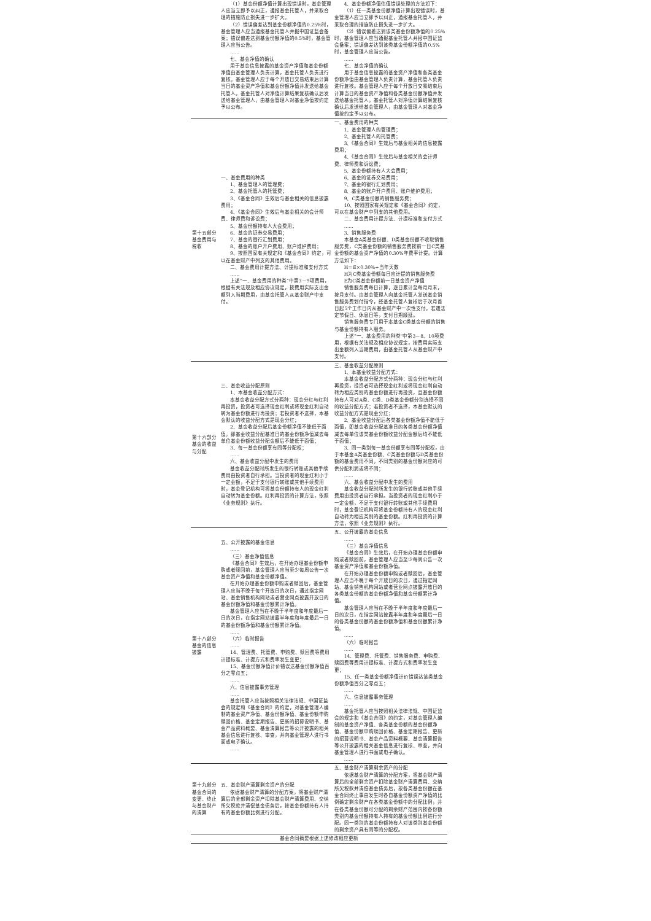| | （1）基金份额净值计算出现错误时，基金管理人应当立即予以纠正，通报基金托管人，并采取合理的措施防止损失进一步扩大。 （2）错误偏差达到基金份额净值的0.25%时，基金管理人应当通报基金托管人并报中国证监会备案；错误偏差达到基金份额净值的0.5%时，基金管理人应当公告。 …… 七、基金净值的确认 用于基金信息披露的基金资产净值和基金份额净值由基金管理人负责计算，基金托管人负责进行复核。基金管理人应于每个开放日交易结束后计算当日的基金资产净值和基金份额净值并发送给基金托管人。基金托管人对净值计算结果复核确认后发送给基金管理人，由基金管理人对基金净值按约定予以公布。 | 4、基金份额净值估值错误处理的方法如下： （1）任一类基金份额净值计算出现错误时，基金管理人应当立即予以纠正，通报基金托管人，并采取合理的措施防止损失进一步扩大。 （2）错误偏差达到该类基金份额净值的0.25%时，基金管理人应当通报基金托管人并报中国证监会备案；错误偏差达到该类基金份额净值的0.5%时，基金管理人应当公告。 …… 七、基金净值的确认 用于基金信息披露的基金资产净值和各类基金份额净值由基金管理人负责计算，基金托管人负责进行复核。基金管理人应于每个开放日交易结束后计算当日的基金资产净值和各类基金份额净值并发送给基金托管人。基金托管人对净值计算结果复核确认后发送给基金管理人，由基金管理人对基金净值按约定予以公布。 |
| 第十五部分 基金费用与税收 | 一、基金费用的种类 1、基金管理人的管理费； 2、基金托管人的托管费； 3、《基金合同》生效后与基金相关的信息披露费用； 4、《基金合同》生效后与基金相关的会计师费、律师费和诉讼费； 5、基金份额持有人大会费用； 6、基金的证券交易费用； 7、基金的银行汇划费用； 8、基金的账户开户费用、账户维护费用； 9、按照国家有关规定和《基金合同》约定，可以在基金财产中列支的其他费用。 二、基金费用计提方法、计提标准和支付方式 …… 上述“一、基金费用的种类”中第3－9项费用，根据有关法规及相应协议规定，按费用实际支出金额列入当期费用，由基金托管人从基金财产中支付。 | 一、基金费用的种类 1、基金管理人的管理费； 2、基金托管人的托管费； 3、《基金合同》生效后与基金相关的信息披露费用； 4、《基金合同》生效后与基金相关的会计师费、律师费和诉讼费； 5、基金份额持有人大会费用； 6、基金的证券交易费用； 7、基金的银行汇划费用； 8、基金的账户开户费用、账户维护费用； 9、C类基金份额的销售服务费； 10、按照国家有关规定和《基金合同》约定，可以在基金财产中列支的其他费用。 二、基金费用计提方法、计提标准和支付方式 …… 3、销售服务费 本基金A类基金份额、D类基金份额不收取销售服务费，C类基金份额的销售服务费按前一日C类基金份额的基金资产净值的0.30%年费率计提。计算方法如下： H＝E×0.30%÷当年天数 H为C类基金份额每日应计提的销售服务费 E为C类基金份额前一日基金资产净值 销售服务费每日计算，逐日累计至每月月末，按月支付。由基金管理人向基金托管人发送基金销售服务费划付指令，经基金托管人复核后于次月首日起5个工作日内从基金财产中一次性支付。若遇法定节假日、休息日等，支付日期顺延。 销售服务费专门用于本基金C类基金份额的销售与基金份额持有人服务。 上述“一、基金费用的种类”中第3－8、10项费用，根据有关法规及相应协议规定，按费用实际支出金额列入当期费用，由基金托管人从基金财产中支付。 |
| 第十六部分 基金的收益与分配 | 三、基金收益分配原则 1、本基金收益分配方式： 本基金收益分配方式分两种：现金分红与红利再投资，投资者可选择现金红利或将现金红利自动转为基金份额进行再投资；若投资者不选择，本基金默认的收益分配方式是现金分红； 2、基金收益分配后基金份额净值不能低于面值，即基金收益分配基准日的基金份额净值减去每单位基金份额收益分配金额后不能低于面值； 3、每一基金份额享有同等分配权； …… 六、基金收益分配中发生的费用 基金收益分配时所发生的银行转账或其他手续费用由投资者自行承担。当投资者的现金红利小于一定金额，不足于支付银行转账或其他手续费用时，基金登记机构可将基金份额持有人的现金红利自动转为基金份额。红利再投资的计算方法，依照《业务规则》执行。 | 三、基金收益分配原则 1、本基金收益分配方式： 本基金收益分配方式分两种：现金分红与红利再投资，投资者可选择现金红利或将现金红利自动转为相应类别的基金份额进行再投资，且基金份额持有人可对A类、C类、D类基金份额分别选择不同的收益分配方式；若投资者不选择，本基金默认的收益分配方式是现金分红； 2、基金收益分配后各类基金份额净值不能低于面值，即基金收益分配基准日的各类基金份额净值减去每单位该类基金份额收益分配金额后均不能低于面值； 3、同一类别每一基金份额享有同等分配权，由于本基金A类基金份额、C类基金份额与D类基金份额的基金费用不同，不同类别的基金份额对应的可供分配利润或将不同； …… 六、基金收益分配中发生的费用 基金收益分配时所发生的银行转账或其他手续费用由投资者自行承担。当投资者的现金红利小于一定金额，不足于支付银行转账或其他手续费用时，基金登记机构可将基金份额持有人的现金红利自动转为相应类别的基金份额。红利再投资的计算方法，依照《业务规则》执行。 |
| 第十八部分 基金的信息披露 | 五、公开披露的基金信息 …… （三）基金净值信息 《基金合同》生效后，在开始办理基金份额申购或者赎回前，基金管理人应当至少每周公告一次基金资产净值和基金份额净值。 在开始办理基金份额申购或者赎回后，基金管理人应当不晚于每个开放日的次日，通过指定网站、基金销售机构网站或者营业网点披露开放日的基金份额净值和基金份额累计净值。 基金管理人应当在不晚于半年度和年度最后一日的次日，在指定网站披露半年度和年度最后一日的基金份额净值和基金份额累计净值。 …… （六）临时报告 …… 14、管理费、托管费、申购费、赎回费等费用计提标准、计提方式和费率发生变更； 15、基金份额净值计价错误达基金份额净值百分之零点五； …… 六、信息披露事务管理 …… 基金托管人应当按照相关法律法规、中国证监会的规定和《基金合同》的约定，对基金管理人编制的基金资产净值、基金份额净值、基金份额申购赎回价格、基金定期报告、更新的招募说明书、基金产品资料概要、基金清算报告等公开披露的相关基金信息进行复核、审查，并向基金管理人进行书面或电子确认。 …… | 五、公开披露的基金信息 …… （三）基金净值信息 《基金合同》生效后，在开始办理基金份额申购或者赎回前，基金管理人应当至少每周公告一次基金资产净值和基金份额净值。 在开始办理基金份额申购或者赎回后，基金管理人应当不晚于每个开放日的次日，通过指定网站、基金销售机构网站或者营业网点披露开放日的各类基金份额的基金份额净值和基金份额累计净值。 基金管理人应当在不晚于半年度和年度最后一日的次日，在指定网站披露半年度和年度最后一日的各类基金份额的基金份额净值和基金份额累计净值。 …… （六）临时报告 …… 14、管理费、托管费、销售服务费、申购费、赎回费等费用计提标准、计提方式和费率发生变更； 15、任一类基金份额净值计价错误达该类基金份额净值百分之零点五； …… 六、信息披露事务管理 …… 基金托管人应当按照相关法律法规、中国证监会的规定和《基金合同》的约定，对基金管理人编制的基金资产净值、各类基金份额的基金份额净值、基金份额申购赎回价格、基金定期报告、更新的招募说明书、基金产品资料概要、基金清算报告等公开披露的相关基金信息进行复核、审查，并向基金管理人进行书面或电子确认。 …… |
| 第十九部分 基金合同的变更、终止与基金财产的清算 | 五、基金财产清算剩余资产的分配 依据基金财产清算的分配方案，将基金财产清算后的全部剩余资产扣除基金财产清算费用、交纳所欠税款并清偿基金债务后，按基金份额持有人持有的基金份额比例进行分配。 | 五、基金财产清算剩余资产的分配 依据基金财产清算的分配方案，将基金财产清算后的全部剩余资产扣除基金财产清算费用、交纳所欠税款并清偿基金债务后，按各类基金份额在基金合同终止事由发生时各自基金份额资产净值的比例确定剩余财产在各类基金份额中的分配比例，并在各类基金份额可分配的剩余财产范围内按各份额类别内基金份额持有人持有的基金份额比例进行分配。同一类别的基金份额持有人对该类别基金份额的剩余资产具有同等的分配权。 |
| 基金合同摘要根据上述修改相应更新 | | |